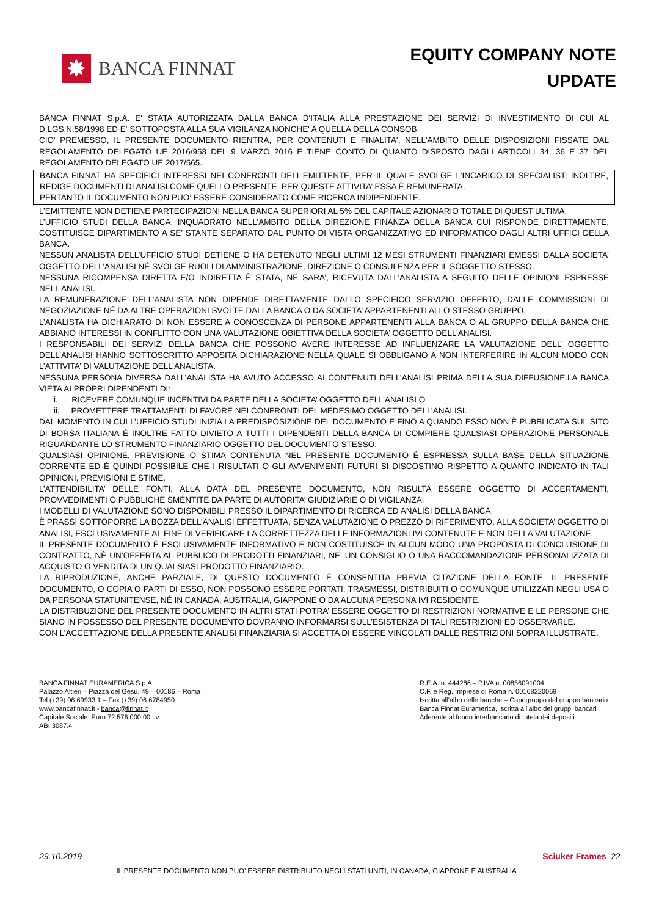✸
BANCA FINNAT
EQUITY COMPANY NOTE
UPDATE
BANCA FINNAT S.p.A. E' STATA AUTORIZZATA DALLA BANCA D'ITALIA ALLA PRESTAZIONE DEI SERVIZI DI INVESTIMENTO DI CUI AL D.LGS.N.58/1998 ED E' SOTTOPOSTA ALLA SUA VIGILANZA NONCHE' A QUELLA DELLA CONSOB.
CIO' PREMESSO, IL PRESENTE DOCUMENTO RIENTRA, PER CONTENUTI E FINALITA', NELL'AMBITO DELLE DISPOSIZIONI FISSATE DAL REGOLAMENTO DELEGATO UE 2016/958 DEL 9 MARZO 2016 E TIENE CONTO DI QUANTO DISPOSTO DAGLI ARTICOLI 34, 36 E 37 DEL REGOLAMENTO DELEGATO UE 2017/565.
BANCA FINNAT HA SPECIFICI INTERESSI NEI CONFRONTI DELL’EMITTENTE, PER IL QUALE SVOLGE L’INCARICO DI SPECIALIST; INOLTRE, REDIGE DOCUMENTI DI ANALISI COME QUELLO PRESENTE. PER QUESTE ATTIVITA’ ESSA È REMUNERATA.
PERTANTO IL DOCUMENTO NON PUO’ ESSERE CONSIDERATO COME RICERCA INDIPENDENTE.
L’EMITTENTE NON DETIENE PARTECIPAZIONI NELLA BANCA SUPERIORI AL 5% DEL CAPITALE AZIONARIO TOTALE DI QUEST’ULTIMA.
L’UFFICIO STUDI DELLA BANCA, INQUADRATO NELL’AMBITO DELLA DIREZIONE FINANZA DELLA BANCA CUI RISPONDE DIRETTAMENTE, COSTITUISCE DIPARTIMENTO A SE’ STANTE SEPARATO DAL PUNTO DI VISTA ORGANIZZATIVO ED INFORMATICO DAGLI ALTRI UFFICI DELLA BANCA.
NESSUN ANALISTA DELL’UFFICIO STUDI DETIENE O HA DETENUTO NEGLI ULTIMI 12 MESI STRUMENTI FINANZIARI EMESSI DALLA SOCIETA’ OGGETTO DELL’ANALISI NÉ SVOLGE RUOLI DI AMMINISTRAZIONE, DIREZIONE O CONSULENZA PER IL SOGGETTO STESSO.
NESSUNA RICOMPENSA DIRETTA E/O INDIRETTA È STATA, NÉ SARA’, RICEVUTA DALL’ANALISTA A SEGUITO DELLE OPINIONI ESPRESSE NELL’ANALISI.
LA REMUNERAZIONE DELL’ANALISTA NON DIPENDE DIRETTAMENTE DALLO SPECIFICO SERVIZIO OFFERTO, DALLE COMMISSIONI DI NEGOZIAZIONE NÉ DA ALTRE OPERAZIONI SVOLTE DALLA BANCA O DA SOCIETA’ APPARTENENTI ALLO STESSO GRUPPO.
L’ANALISTA HA DICHIARATO DI NON ESSERE A CONOSCENZA DI PERSONE APPARTENENTI ALLA BANCA O AL GRUPPO DELLA BANCA CHE ABBIANO INTERESSI IN CONFLITTO CON UNA VALUTAZIONE OBIETTIVA DELLA SOCIETA’ OGGETTO DELL’ANALISI.
I RESPONSABILI DEI SERVIZI DELLA BANCA CHE POSSONO AVERE INTERESSE AD INFLUENZARE LA VALUTAZIONE DELL’ OGGETTO DELL’ANALISI HANNO SOTTOSCRITTO APPOSITA DICHIARAZIONE NELLA QUALE SI OBBLIGANO A NON INTERFERIRE IN ALCUN MODO CON L’ATTIVITA’ DI VALUTAZIONE DELL’ANALISTA.
NESSUNA PERSONA DIVERSA DALL’ANALISTA HA AVUTO ACCESSO AI CONTENUTI DELL’ANALISI PRIMA DELLA SUA DIFFUSIONE.LA BANCA VIETA AI PROPRI DIPENDENTI DI:
i. RICEVERE COMUNQUE INCENTIVI DA PARTE DELLA SOCIETA’ OGGETTO DELL’ANALISI O
ii. PROMETTERE TRATTAMENTI DI FAVORE NEI CONFRONTI DEL MEDESIMO OGGETTO DELL’ANALISI.
DAL MOMENTO IN CUI L’UFFICIO STUDI INIZIA LA PREDISPOSIZIONE DEL DOCUMENTO E FINO A QUANDO ESSO NON È PUBBLICATA SUL SITO DI BORSA ITALIANA È INOLTRE FATTO DIVIETO A TUTTI I DIPENDENTI DELLA BANCA DI COMPIERE QUALSIASI OPERAZIONE PERSONALE RIGUARDANTE LO STRUMENTO FINANZIARIO OGGETTO DEL DOCUMENTO STESSO.
QUALSIASI OPINIONE, PREVISIONE O STIMA CONTENUTA NEL PRESENTE DOCUMENTO È ESPRESSA SULLA BASE DELLA SITUAZIONE CORRENTE ED È QUINDI POSSIBILE CHE I RISULTATI O GLI AVVENIMENTI FUTURI SI DISCOSTINO RISPETTO A QUANTO INDICATO IN TALI OPINIONI, PREVISIONI E STIME.
L’ATTENDIBILITA’ DELLE FONTI, ALLA DATA DEL PRESENTE DOCUMENTO, NON RISULTA ESSERE OGGETTO DI ACCERTAMENTI, PROVVEDIMENTI O PUBBLICHE SMENTITE DA PARTE DI AUTORITA’ GIUDIZIARIE O DI VIGILANZA.
I MODELLI DI VALUTAZIONE SONO DISPONIBILI PRESSO IL DIPARTIMENTO DI RICERCA ED ANALISI DELLA BANCA.
È PRASSI SOTTOPORRE LA BOZZA DELL’ANALISI EFFETTUATA, SENZA VALUTAZIONE O PREZZO DI RIFERIMENTO, ALLA SOCIETA’ OGGETTO DI ANALISI, ESCLUSIVAMENTE AL FINE DI VERIFICARE LA CORRETTEZZA DELLE INFORMAZIONI IVI CONTENUTE E NON DELLA VALUTAZIONE.
IL PRESENTE DOCUMENTO È ESCLUSIVAMENTE INFORMATIVO E NON COSTITUISCE IN ALCUN MODO UNA PROPOSTA DI CONCLUSIONE DI CONTRATTO, NÉ UN’OFFERTA AL PUBBLICO DI PRODOTTI FINANZIARI, NE’ UN CONSIGLIO O UNA RACCOMANDAZIONE PERSONALIZZATA DI ACQUISTO O VENDITA DI UN QUALSIASI PRODOTTO FINANZIARIO.
LA RIPRODUZIONE, ANCHE PARZIALE, DI QUESTO DOCUMENTO È CONSENTITA PREVIA CITAZIONE DELLA FONTE. IL PRESENTE DOCUMENTO, O COPIA O PARTI DI ESSO, NON POSSONO ESSERE PORTATI, TRASMESSI, DISTRIBUITI O COMUNQUE UTILIZZATI NEGLI USA O DA PERSONA STATUNITENSE, NÉ IN CANADA, AUSTRALIA, GIAPPONE O DA ALCUNA PERSONA IVI RESIDENTE.
LA DISTRIBUZIONE DEL PRESENTE DOCUMENTO IN ALTRI STATI POTRA’ ESSERE OGGETTO DI RESTRIZIONI NORMATIVE E LE PERSONE CHE SIANO IN POSSESSO DEL PRESENTE DOCUMENTO DOVRANNO INFORMARSI SULL’ESISTENZA DI TALI RESTRIZIONI ED OSSERVARLE.
CON L’ACCETTAZIONE DELLA PRESENTE ANALISI FINANZIARIA SI ACCETTA DI ESSERE VINCOLATI DALLE RESTRIZIONI SOPRA ILLUSTRATE.
BANCA FINNAT EURAMERICA S.p.A.
Palazzo Altieri – Piazza del Gesù, 49 – 00186 – Roma
Tel (+39) 06 69933.1 – Fax (+39) 06 6784950
www.bancafinnat.it - banca@finnat.it
Capitale Sociale: Euro 72.576.000,00 i.v.
ABI 3087.4
R.E.A. n. 444286 – P.IVA n. 00856091004
C.F. e Reg. Imprese di Roma n. 00168220069
Iscritta all’albo delle banche – Capogruppo del gruppo bancario
Banca Finnat Euramerica, iscritta all’albo dei gruppi bancari
Aderente al fondo interbancario di tutela dei depositi
29.10.2019 Sciuker Frames 22
IL PRESENTE DOCUMENTO NON PUO’ ESSERE DISTRIBUITO NEGLI STATI UNITI, IN CANADA, GIAPPONE E AUSTRALIA